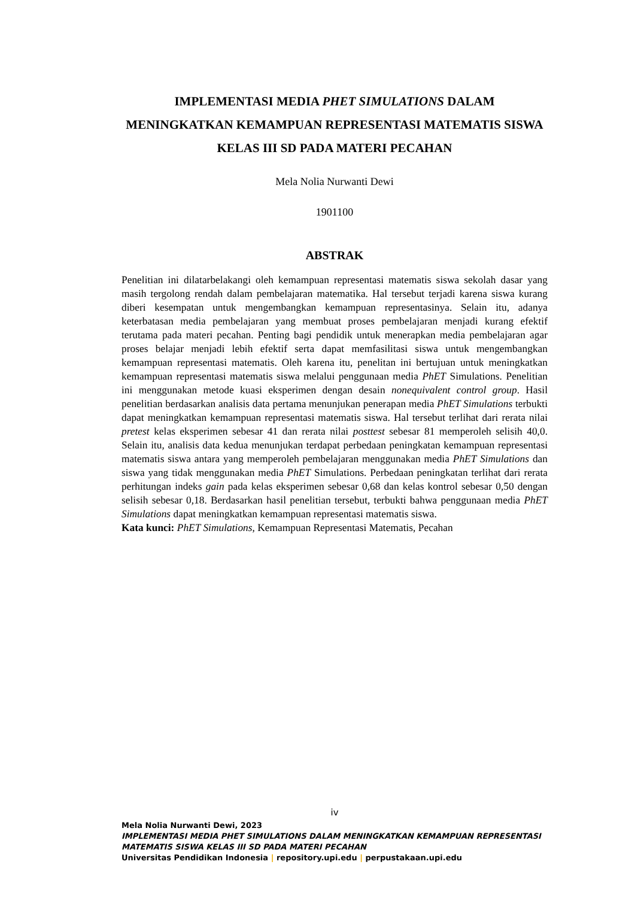IMPLEMENTASI MEDIA PHET SIMULATIONS DALAM MENINGKATKAN KEMAMPUAN REPRESENTASI MATEMATIS SISWA KELAS III SD PADA MATERI PECAHAN
Mela Nolia Nurwanti Dewi
1901100
ABSTRAK
Penelitian ini dilatarbelakangi oleh kemampuan representasi matematis siswa sekolah dasar yang masih tergolong rendah dalam pembelajaran matematika. Hal tersebut terjadi karena siswa kurang diberi kesempatan untuk mengembangkan kemampuan representasinya. Selain itu, adanya keterbatasan media pembelajaran yang membuat proses pembelajaran menjadi kurang efektif terutama pada materi pecahan. Penting bagi pendidik untuk menerapkan media pembelajaran agar proses belajar menjadi lebih efektif serta dapat memfasilitasi siswa untuk mengembangkan kemampuan representasi matematis. Oleh karena itu, penelitan ini bertujuan untuk meningkatkan kemampuan representasi matematis siswa melalui penggunaan media PhET Simulations. Penelitian ini menggunakan metode kuasi eksperimen dengan desain nonequivalent control group. Hasil penelitian berdasarkan analisis data pertama menunjukan penerapan media PhET Simulations terbukti dapat meningkatkan kemampuan representasi matematis siswa. Hal tersebut terlihat dari rerata nilai pretest kelas eksperimen sebesar 41 dan rerata nilai posttest sebesar 81 memperoleh selisih 40,0. Selain itu, analisis data kedua menunjukan terdapat perbedaan peningkatan kemampuan representasi matematis siswa antara yang memperoleh pembelajaran menggunakan media PhET Simulations dan siswa yang tidak menggunakan media PhET Simulations. Perbedaan peningkatan terlihat dari rerata perhitungan indeks gain pada kelas eksperimen sebesar 0,68 dan kelas kontrol sebesar 0,50 dengan selisih sebesar 0,18. Berdasarkan hasil penelitian tersebut, terbukti bahwa penggunaan media PhET Simulations dapat meningkatkan kemampuan representasi matematis siswa.
Kata kunci: PhET Simulations, Kemampuan Representasi Matematis, Pecahan
iv
Mela Nolia Nurwanti Dewi, 2023
IMPLEMENTASI MEDIA PHET SIMULATIONS DALAM MENINGKATKAN KEMAMPUAN REPRESENTASI MATEMATIS SISWA KELAS III SD PADA MATERI PECAHAN
Universitas Pendidikan Indonesia | repository.upi.edu | perpustakaan.upi.edu